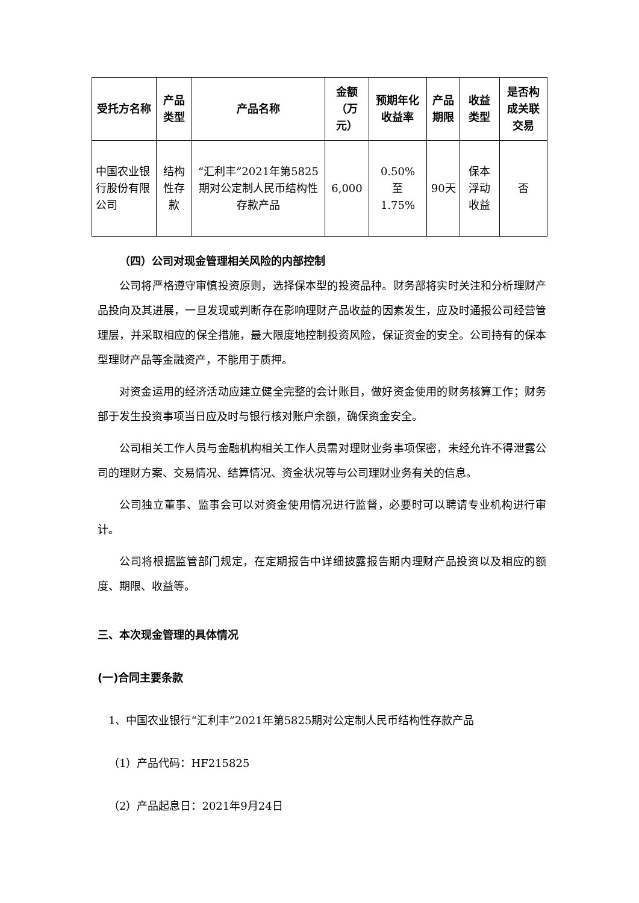| 受托方名称 | 产品类型 | 产品名称 | 金额 （万元） | 预期年化收益率 | 产品期限 | 收益类型 | 是否构成关联交易 |
| --- | --- | --- | --- | --- | --- | --- | --- |
| 中国农业银行股份有限公司 | 结构性存款 | “汇利丰”2021年第5825期对公定制人民币结构性存款产品 | 6,000 | 0.50% 至 1.75% | 90天 | 保本浮动收益 | 否 |
（四）公司对现金管理相关风险的内部控制
公司将严格遵守审慎投资原则，选择保本型的投资品种。财务部将实时关注和分析理财产品投向及其进展，一旦发现或判断存在影响理财产品收益的因素发生，应及时通报公司经营管理层，并采取相应的保全措施，最大限度地控制投资风险，保证资金的安全。公司持有的保本型理财产品等金融资产，不能用于质押。
对资金运用的经济活动应建立健全完整的会计账目，做好资金使用的财务核算工作；财务部于发生投资事项当日应及时与银行核对账户余额，确保资金安全。
公司相关工作人员与金融机构相关工作人员需对理财业务事项保密，未经允许不得泄露公司的理财方案、交易情况、结算情况、资金状况等与公司理财业务有关的信息。
公司独立董事、监事会可以对资金使用情况进行监督，必要时可以聘请专业机构进行审计。
公司将根据监管部门规定，在定期报告中详细披露报告期内理财产品投资以及相应的额度、期限、收益等。
三、本次现金管理的具体情况
(一)合同主要条款
1、中国农业银行“汇利丰”2021年第5825期对公定制人民币结构性存款产品
（1）产品代码：HF215825
（2）产品起息日：2021年9月24日